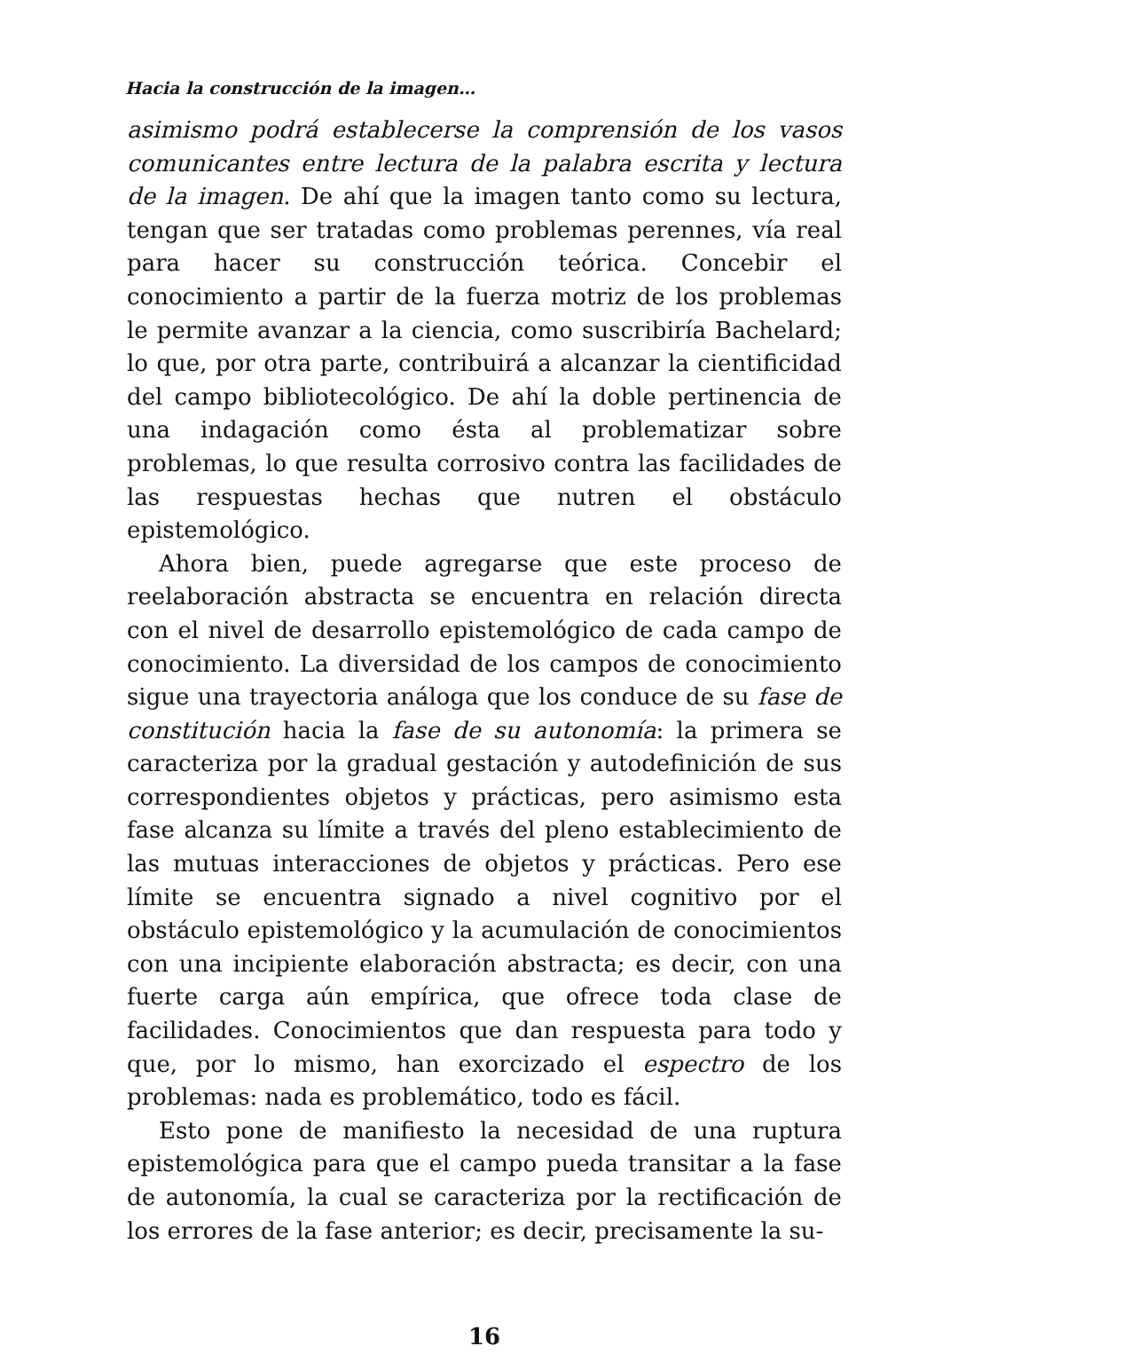Hacia la construcción de la imagen…
asimismo podrá establecerse la comprensión de los vasos comunicantes entre lectura de la palabra escrita y lectura de la imagen. De ahí que la imagen tanto como su lectura, tengan que ser tratadas como problemas perennes, vía real para hacer su construcción teórica. Concebir el conocimiento a partir de la fuerza motriz de los problemas le permite avanzar a la ciencia, como suscribiría Bachelard; lo que, por otra parte, contribuirá a alcanzar la cientificidad del campo bibliotecológico. De ahí la doble pertinencia de una indagación como ésta al problematizar sobre problemas, lo que resulta corrosivo contra las facilidades de las respuestas hechas que nutren el obstáculo epistemológico.
Ahora bien, puede agregarse que este proceso de reelaboración abstracta se encuentra en relación directa con el nivel de desarrollo epistemológico de cada campo de conocimiento. La diversidad de los campos de conocimiento sigue una trayectoria análoga que los conduce de su fase de constitución hacia la fase de su autonomía: la primera se caracteriza por la gradual gestación y autodefinición de sus correspondientes objetos y prácticas, pero asimismo esta fase alcanza su límite a través del pleno establecimiento de las mutuas interacciones de objetos y prácticas. Pero ese límite se encuentra signado a nivel cognitivo por el obstáculo epistemológico y la acumulación de conocimientos con una incipiente elaboración abstracta; es decir, con una fuerte carga aún empírica, que ofrece toda clase de facilidades. Conocimientos que dan respuesta para todo y que, por lo mismo, han exorcizado el espectro de los problemas: nada es problemático, todo es fácil.
Esto pone de manifiesto la necesidad de una ruptura epistemológica para que el campo pueda transitar a la fase de autonomía, la cual se caracteriza por la rectificación de los errores de la fase anterior; es decir, precisamente la su-
16